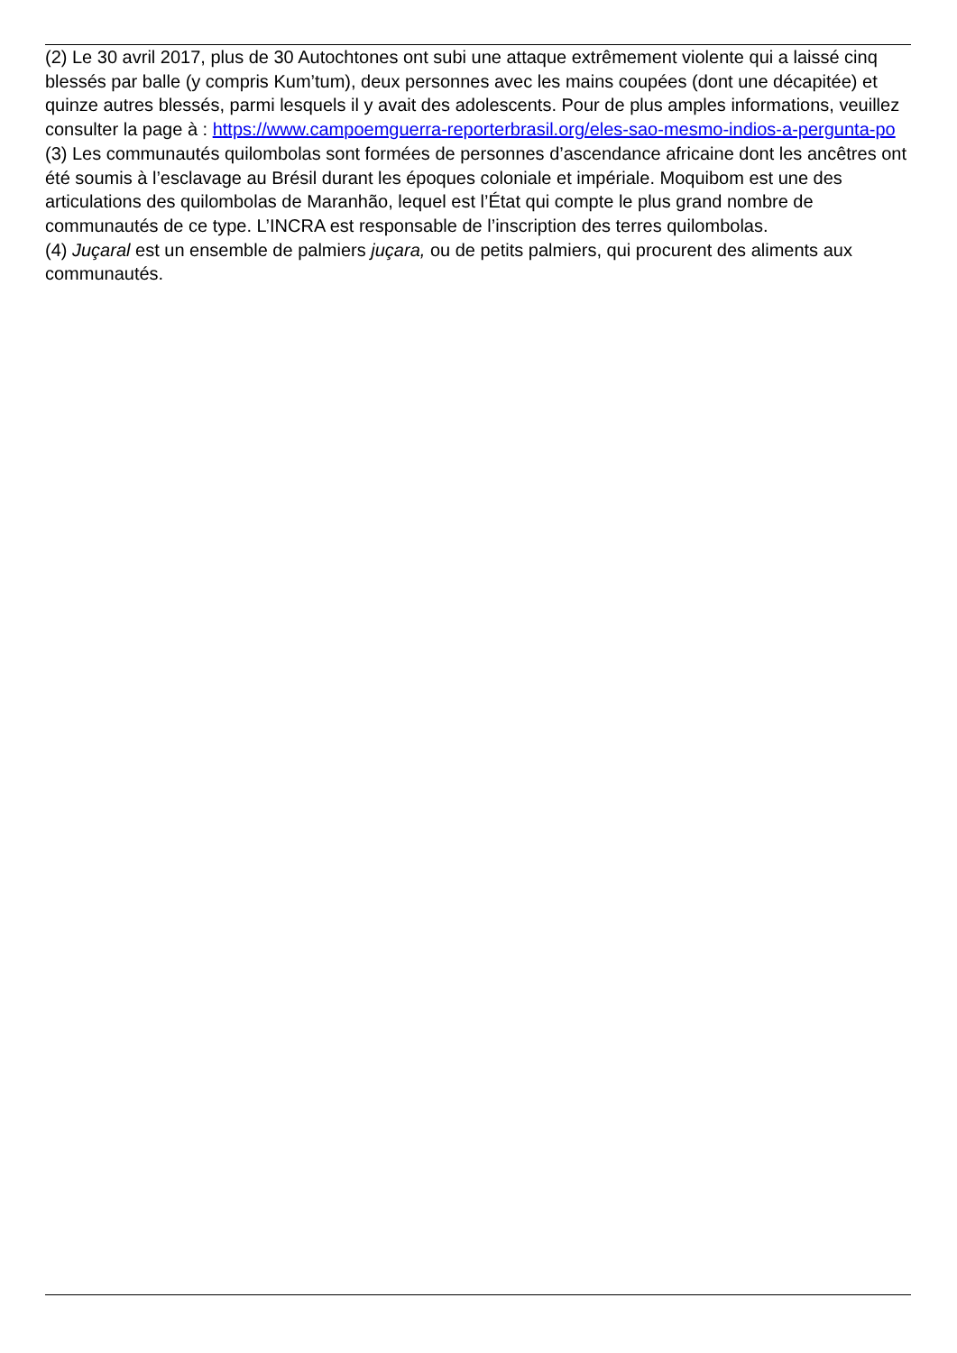(2) Le 30 avril 2017, plus de 30 Autochtones ont subi une attaque extrêmement violente qui a laissé cinq blessés par balle (y compris Kum’tum), deux personnes avec les mains coupées (dont une décapitée) et quinze autres blessés, parmi lesquels il y avait des adolescents. Pour de plus amples informations, veuillez consulter la page à : https://www.campoemguerra-reporterbrasil.org/eles-sao-mesmo-indios-a-pergunta-po
(3) Les communautés quilombolas sont formées de personnes d’ascendance africaine dont les ancêtres ont été soumis à l’esclavage au Brésil durant les époques coloniale et impériale. Moquibom est une des articulations des quilombolas de Maranhão, lequel est l’État qui compte le plus grand nombre de communautés de ce type. L’INCRA est responsable de l’inscription des terres quilombolas.
(4) Juçaral est un ensemble de palmiers juçara, ou de petits palmiers, qui procurent des aliments aux communautés.